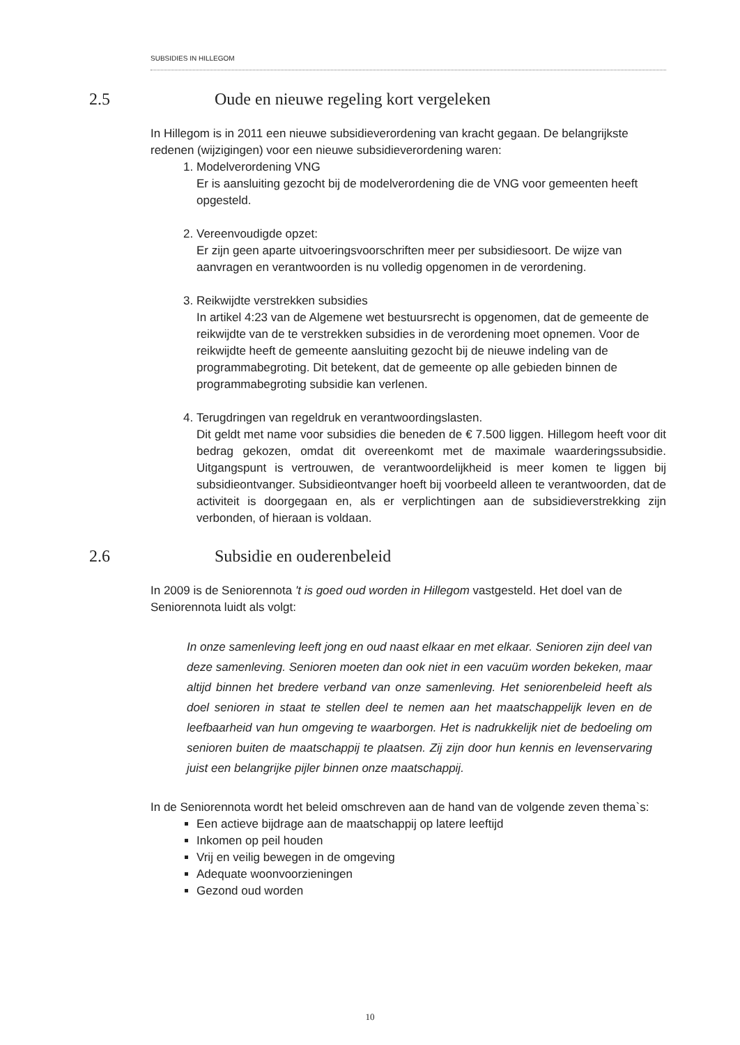SUBSIDIES IN HILLEGOM
2.5 Oude en nieuwe regeling kort vergeleken
In Hillegom is in 2011 een nieuwe subsidieverordening van kracht gegaan. De belangrijkste redenen (wijzigingen) voor een nieuwe subsidieverordening waren:
1. Modelverordening VNG
Er is aansluiting gezocht bij de modelverordening die de VNG voor gemeenten heeft opgesteld.
2. Vereenvoudigde opzet:
Er zijn geen aparte uitvoeringsvoorschriften meer per subsidiesoort. De wijze van aanvragen en verantwoorden is nu volledig opgenomen in de verordening.
3. Reikwijdte verstrekken subsidies
In artikel 4:23 van de Algemene wet bestuursrecht is opgenomen, dat de gemeente de reikwijdte van de te verstrekken subsidies in de verordening moet opnemen. Voor de reikwijdte heeft de gemeente aansluiting gezocht bij de nieuwe indeling van de programmabegroting. Dit betekent, dat de gemeente op alle gebieden binnen de programmabegroting subsidie kan verlenen.
4. Terugdringen van regeldruk en verantwoordingslasten.
Dit geldt met name voor subsidies die beneden de € 7.500 liggen. Hillegom heeft voor dit bedrag gekozen, omdat dit overeenkomt met de maximale waarderingssubsidie. Uitgangspunt is vertrouwen, de verantwoordelijkheid is meer komen te liggen bij subsidieontvanger. Subsidieontvanger hoeft bij voorbeeld alleen te verantwoorden, dat de activiteit is doorgegaan en, als er verplichtingen aan de subsidieverstrekking zijn verbonden, of hieraan is voldaan.
2.6 Subsidie en ouderenbeleid
In 2009 is de Seniorennota 't is goed oud worden in Hillegom vastgesteld. Het doel van de Seniorennota luidt als volgt:
In onze samenleving leeft jong en oud naast elkaar en met elkaar. Senioren zijn deel van deze samenleving. Senioren moeten dan ook niet in een vacuüm worden bekeken, maar altijd binnen het bredere verband van onze samenleving. Het seniorenbeleid heeft als doel senioren in staat te stellen deel te nemen aan het maatschappelijk leven en de leefbaarheid van hun omgeving te waarborgen. Het is nadrukkelijk niet de bedoeling om senioren buiten de maatschappij te plaatsen. Zij zijn door hun kennis en levenservaring juist een belangrijke pijler binnen onze maatschappij.
In de Seniorennota wordt het beleid omschreven aan de hand van de volgende zeven thema`s:
Een actieve bijdrage aan de maatschappij op latere leeftijd
Inkomen op peil houden
Vrij en veilig bewegen in de omgeving
Adequate woonvoorzieningen
Gezond oud worden
10